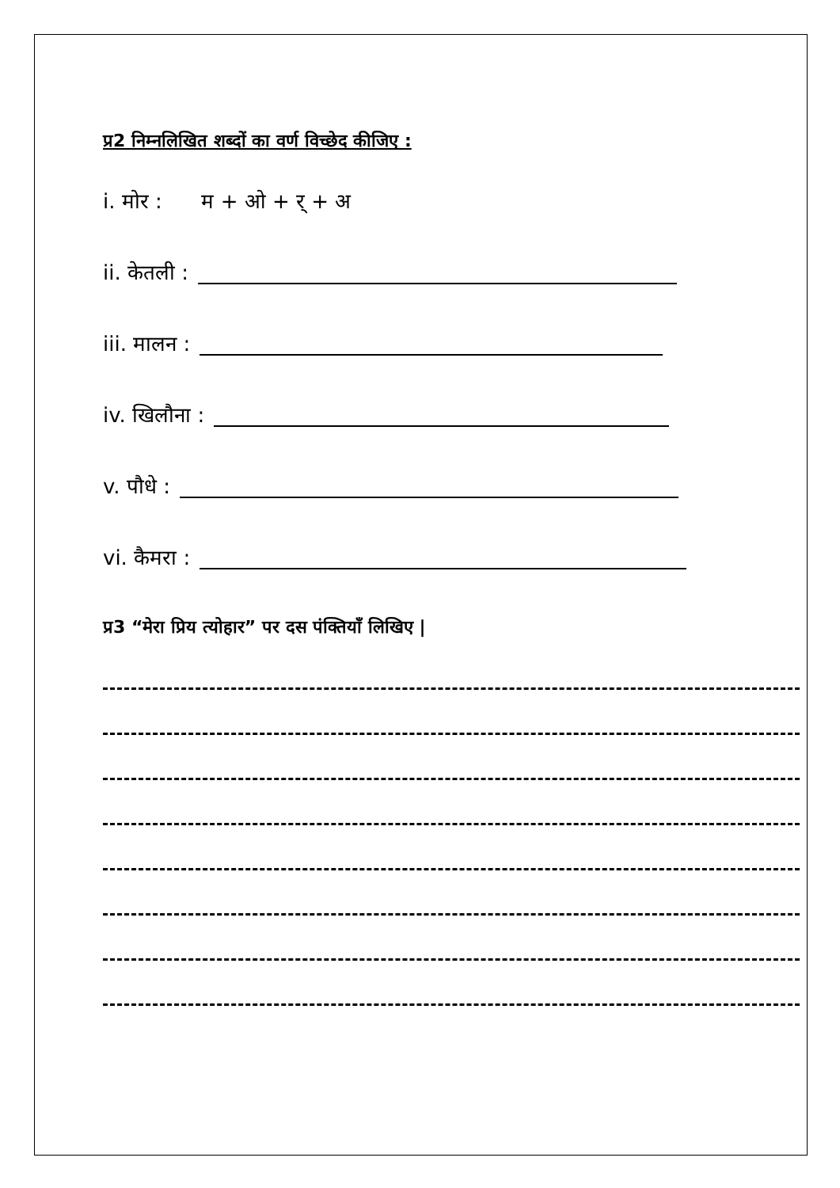प्र2 निम्नलिखित शब्दों का वर्ण विच्छेद कीजिए :
i. मोर : म + ओ + र् + अ
ii. केतली :
iii. मालन :
iv. खिलौना :
v. पौधे :
vi. कैमरा :
प्र3 “मेरा प्रिय त्योहार” पर दस पंक्तियाँ लिखिए |